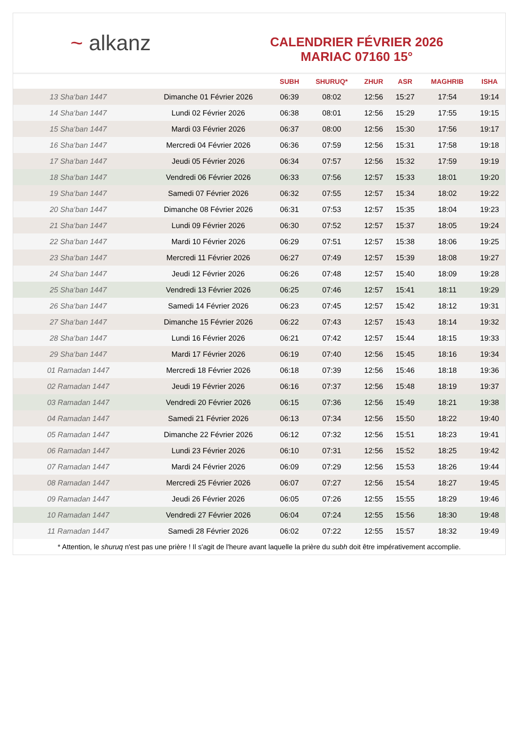~ alkanz
CALENDRIER FÉVRIER 2026
MARIAC 07160 15°
| | | SUBH | SHURUQ* | ZHUR | ASR | MAGHRIB | ISHA |
| --- | --- | --- | --- | --- | --- | --- | --- |
| 13 Sha‘ban 1447 | Dimanche 01 Février 2026 | 06:39 | 08:02 | 12:56 | 15:27 | 17:54 | 19:14 |
| 14 Sha‘ban 1447 | Lundi 02 Février 2026 | 06:38 | 08:01 | 12:56 | 15:29 | 17:55 | 19:15 |
| 15 Sha‘ban 1447 | Mardi 03 Février 2026 | 06:37 | 08:00 | 12:56 | 15:30 | 17:56 | 19:17 |
| 16 Sha‘ban 1447 | Mercredi 04 Février 2026 | 06:36 | 07:59 | 12:56 | 15:31 | 17:58 | 19:18 |
| 17 Sha‘ban 1447 | Jeudi 05 Février 2026 | 06:34 | 07:57 | 12:56 | 15:32 | 17:59 | 19:19 |
| 18 Sha‘ban 1447 | Vendredi 06 Février 2026 | 06:33 | 07:56 | 12:57 | 15:33 | 18:01 | 19:20 |
| 19 Sha‘ban 1447 | Samedi 07 Février 2026 | 06:32 | 07:55 | 12:57 | 15:34 | 18:02 | 19:22 |
| 20 Sha‘ban 1447 | Dimanche 08 Février 2026 | 06:31 | 07:53 | 12:57 | 15:35 | 18:04 | 19:23 |
| 21 Sha‘ban 1447 | Lundi 09 Février 2026 | 06:30 | 07:52 | 12:57 | 15:37 | 18:05 | 19:24 |
| 22 Sha‘ban 1447 | Mardi 10 Février 2026 | 06:29 | 07:51 | 12:57 | 15:38 | 18:06 | 19:25 |
| 23 Sha‘ban 1447 | Mercredi 11 Février 2026 | 06:27 | 07:49 | 12:57 | 15:39 | 18:08 | 19:27 |
| 24 Sha‘ban 1447 | Jeudi 12 Février 2026 | 06:26 | 07:48 | 12:57 | 15:40 | 18:09 | 19:28 |
| 25 Sha‘ban 1447 | Vendredi 13 Février 2026 | 06:25 | 07:46 | 12:57 | 15:41 | 18:11 | 19:29 |
| 26 Sha‘ban 1447 | Samedi 14 Février 2026 | 06:23 | 07:45 | 12:57 | 15:42 | 18:12 | 19:31 |
| 27 Sha‘ban 1447 | Dimanche 15 Février 2026 | 06:22 | 07:43 | 12:57 | 15:43 | 18:14 | 19:32 |
| 28 Sha‘ban 1447 | Lundi 16 Février 2026 | 06:21 | 07:42 | 12:57 | 15:44 | 18:15 | 19:33 |
| 29 Sha‘ban 1447 | Mardi 17 Février 2026 | 06:19 | 07:40 | 12:56 | 15:45 | 18:16 | 19:34 |
| 01 Ramadan 1447 | Mercredi 18 Février 2026 | 06:18 | 07:39 | 12:56 | 15:46 | 18:18 | 19:36 |
| 02 Ramadan 1447 | Jeudi 19 Février 2026 | 06:16 | 07:37 | 12:56 | 15:48 | 18:19 | 19:37 |
| 03 Ramadan 1447 | Vendredi 20 Février 2026 | 06:15 | 07:36 | 12:56 | 15:49 | 18:21 | 19:38 |
| 04 Ramadan 1447 | Samedi 21 Février 2026 | 06:13 | 07:34 | 12:56 | 15:50 | 18:22 | 19:40 |
| 05 Ramadan 1447 | Dimanche 22 Février 2026 | 06:12 | 07:32 | 12:56 | 15:51 | 18:23 | 19:41 |
| 06 Ramadan 1447 | Lundi 23 Février 2026 | 06:10 | 07:31 | 12:56 | 15:52 | 18:25 | 19:42 |
| 07 Ramadan 1447 | Mardi 24 Février 2026 | 06:09 | 07:29 | 12:56 | 15:53 | 18:26 | 19:44 |
| 08 Ramadan 1447 | Mercredi 25 Février 2026 | 06:07 | 07:27 | 12:56 | 15:54 | 18:27 | 19:45 |
| 09 Ramadan 1447 | Jeudi 26 Février 2026 | 06:05 | 07:26 | 12:55 | 15:55 | 18:29 | 19:46 |
| 10 Ramadan 1447 | Vendredi 27 Février 2026 | 06:04 | 07:24 | 12:55 | 15:56 | 18:30 | 19:48 |
| 11 Ramadan 1447 | Samedi 28 Février 2026 | 06:02 | 07:22 | 12:55 | 15:57 | 18:32 | 19:49 |
* Attention, le shuruq n'est pas une prière ! Il s'agit de l'heure avant laquelle la prière du subh doit être impérativement accomplie.